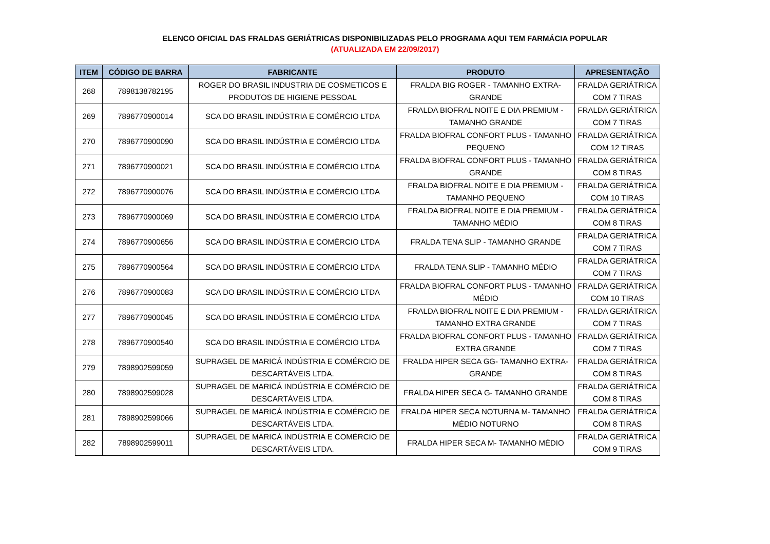ELENCO OFICIAL DAS FRALDAS GERIÁTRICAS DISPONIBILIZADAS PELO PROGRAMA AQUI TEM FARMÁCIA POPULAR
(ATUALIZADA EM 22/09/2017)
| ITEM | CÓDIGO DE BARRA | FABRICANTE | PRODUTO | APRESENTAÇÃO |
| --- | --- | --- | --- | --- |
| 268 | 7898138782195 | ROGER DO BRASIL INDUSTRIA DE COSMETICOS E PRODUTOS DE HIGIENE PESSOAL | FRALDA BIG ROGER - TAMANHO EXTRA-GRANDE | FRALDA GERIÁTRICA COM 7 TIRAS |
| 269 | 7896770900014 | SCA DO BRASIL INDÚSTRIA E COMÉRCIO LTDA | FRALDA BIOFRAL NOITE E DIA PREMIUM - TAMANHO GRANDE | FRALDA GERIÁTRICA COM 7 TIRAS |
| 270 | 7896770900090 | SCA DO BRASIL INDÚSTRIA E COMÉRCIO LTDA | FRALDA BIOFRAL CONFORT PLUS - TAMANHO PEQUENO | FRALDA GERIÁTRICA COM 12 TIRAS |
| 271 | 7896770900021 | SCA DO BRASIL INDÚSTRIA E COMÉRCIO LTDA | FRALDA BIOFRAL CONFORT PLUS - TAMANHO GRANDE | FRALDA GERIÁTRICA COM 8 TIRAS |
| 272 | 7896770900076 | SCA DO BRASIL INDÚSTRIA E COMÉRCIO LTDA | FRALDA BIOFRAL NOITE E DIA PREMIUM - TAMANHO PEQUENO | FRALDA GERIÁTRICA COM 10 TIRAS |
| 273 | 7896770900069 | SCA DO BRASIL INDÚSTRIA E COMÉRCIO LTDA | FRALDA BIOFRAL NOITE E DIA PREMIUM - TAMANHO MÉDIO | FRALDA GERIÁTRICA COM 8 TIRAS |
| 274 | 7896770900656 | SCA DO BRASIL INDÚSTRIA E COMÉRCIO LTDA | FRALDA TENA SLIP - TAMANHO GRANDE | FRALDA GERIÁTRICA COM 7 TIRAS |
| 275 | 7896770900564 | SCA DO BRASIL INDÚSTRIA E COMÉRCIO LTDA | FRALDA TENA SLIP - TAMANHO MÉDIO | FRALDA GERIÁTRICA COM 7 TIRAS |
| 276 | 7896770900083 | SCA DO BRASIL INDÚSTRIA E COMÉRCIO LTDA | FRALDA BIOFRAL CONFORT PLUS - TAMANHO MÉDIO | FRALDA GERIÁTRICA COM 10 TIRAS |
| 277 | 7896770900045 | SCA DO BRASIL INDÚSTRIA E COMÉRCIO LTDA | FRALDA BIOFRAL NOITE E DIA PREMIUM - TAMANHO EXTRA GRANDE | FRALDA GERIÁTRICA COM 7 TIRAS |
| 278 | 7896770900540 | SCA DO BRASIL INDÚSTRIA E COMÉRCIO LTDA | FRALDA BIOFRAL CONFORT PLUS - TAMANHO EXTRA GRANDE | FRALDA GERIÁTRICA COM 7 TIRAS |
| 279 | 7898902599059 | SUPRAGEL DE MARICÁ INDÚSTRIA E COMÉRCIO DE DESCARTÁVEIS LTDA. | FRALDA HIPER SECA GG- TAMANHO EXTRA-GRANDE | FRALDA GERIÁTRICA COM 8 TIRAS |
| 280 | 7898902599028 | SUPRAGEL DE MARICÁ INDÚSTRIA E COMÉRCIO DE DESCARTÁVEIS LTDA. | FRALDA HIPER SECA G- TAMANHO GRANDE | FRALDA GERIÁTRICA COM 8 TIRAS |
| 281 | 7898902599066 | SUPRAGEL DE MARICÁ INDÚSTRIA E COMÉRCIO DE DESCARTÁVEIS LTDA. | FRALDA HIPER SECA NOTURNA M- TAMANHO MÉDIO NOTURNO | FRALDA GERIÁTRICA COM 8 TIRAS |
| 282 | 7898902599011 | SUPRAGEL DE MARICÁ INDÚSTRIA E COMÉRCIO DE DESCARTÁVEIS LTDA. | FRALDA HIPER SECA M- TAMANHO MÉDIO | FRALDA GERIÁTRICA COM 9 TIRAS |